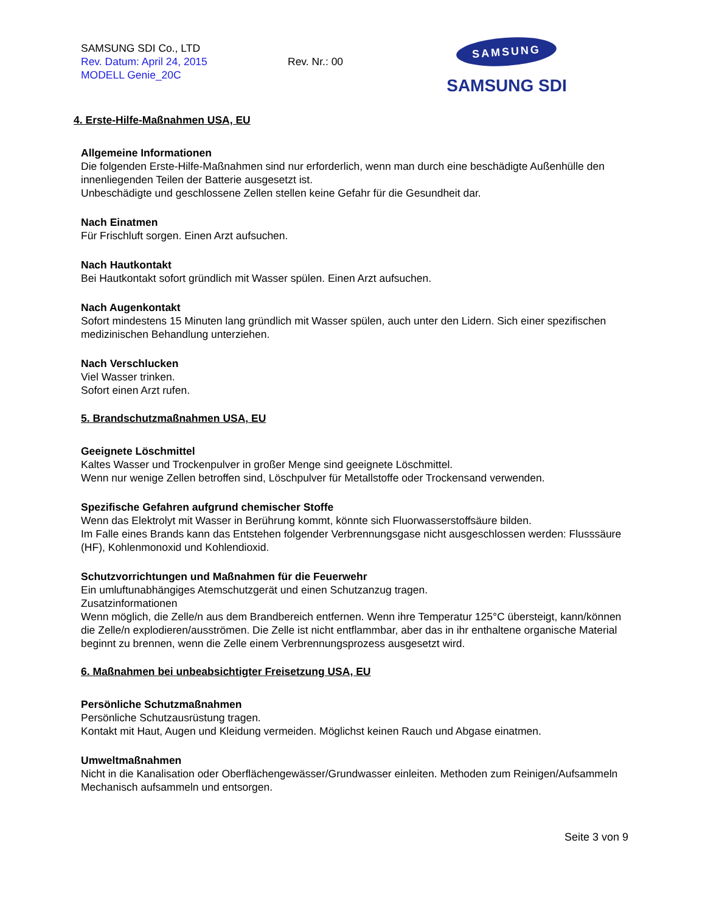SAMSUNG SDI Co., LTD
Rev. Datum: April 24, 2015
MODELL Genie_20C
Rev. Nr.: 00
SAMSUNG
SAMSUNG SDI
4. Erste-Hilfe-Maßnahmen USA, EU
Allgemeine Informationen
Die folgenden Erste-Hilfe-Maßnahmen sind nur erforderlich, wenn man durch eine beschädigte Außenhülle den innenliegenden Teilen der Batterie ausgesetzt ist.
Unbeschädigte und geschlossene Zellen stellen keine Gefahr für die Gesundheit dar.
Nach Einatmen
Für Frischluft sorgen. Einen Arzt aufsuchen.
Nach Hautkontakt
Bei Hautkontakt sofort gründlich mit Wasser spülen. Einen Arzt aufsuchen.
Nach Augenkontakt
Sofort mindestens 15 Minuten lang gründlich mit Wasser spülen, auch unter den Lidern. Sich einer spezifischen medizinischen Behandlung unterziehen.
Nach Verschlucken
Viel Wasser trinken.
Sofort einen Arzt rufen.
5. Brandschutzmaßnahmen USA, EU
Geeignete Löschmittel
Kaltes Wasser und Trockenpulver in großer Menge sind geeignete Löschmittel.
Wenn nur wenige Zellen betroffen sind, Löschpulver für Metallstoffe oder Trockensand verwenden.
Spezifische Gefahren aufgrund chemischer Stoffe
Wenn das Elektrolyt mit Wasser in Berührung kommt, könnte sich Fluorwasserstoffsäure bilden.
Im Falle eines Brands kann das Entstehen folgender Verbrennungsgase nicht ausgeschlossen werden: Flusssäure (HF), Kohlenmonoxid und Kohlendioxid.
Schutzvorrichtungen und Maßnahmen für die Feuerwehr
Ein umluftunabhängiges Atemschutzgerät und einen Schutzanzug tragen.
Zusatzinformationen
Wenn möglich, die Zelle/n aus dem Brandbereich entfernen. Wenn ihre Temperatur 125°C übersteigt, kann/können die Zelle/n explodieren/ausströmen. Die Zelle ist nicht entflammbar, aber das in ihr enthaltene organische Material beginnt zu brennen, wenn die Zelle einem Verbrennungsprozess ausgesetzt wird.
6. Maßnahmen bei unbeabsichtigter Freisetzung USA, EU
Persönliche Schutzmaßnahmen
Persönliche Schutzausrüstung tragen.
Kontakt mit Haut, Augen und Kleidung vermeiden. Möglichst keinen Rauch und Abgase einatmen.
Umweltmaßnahmen
Nicht in die Kanalisation oder Oberflächengewässer/Grundwasser einleiten. Methoden zum Reinigen/Aufsammeln
Mechanisch aufsammeln und entsorgen.
Seite 3 von 9